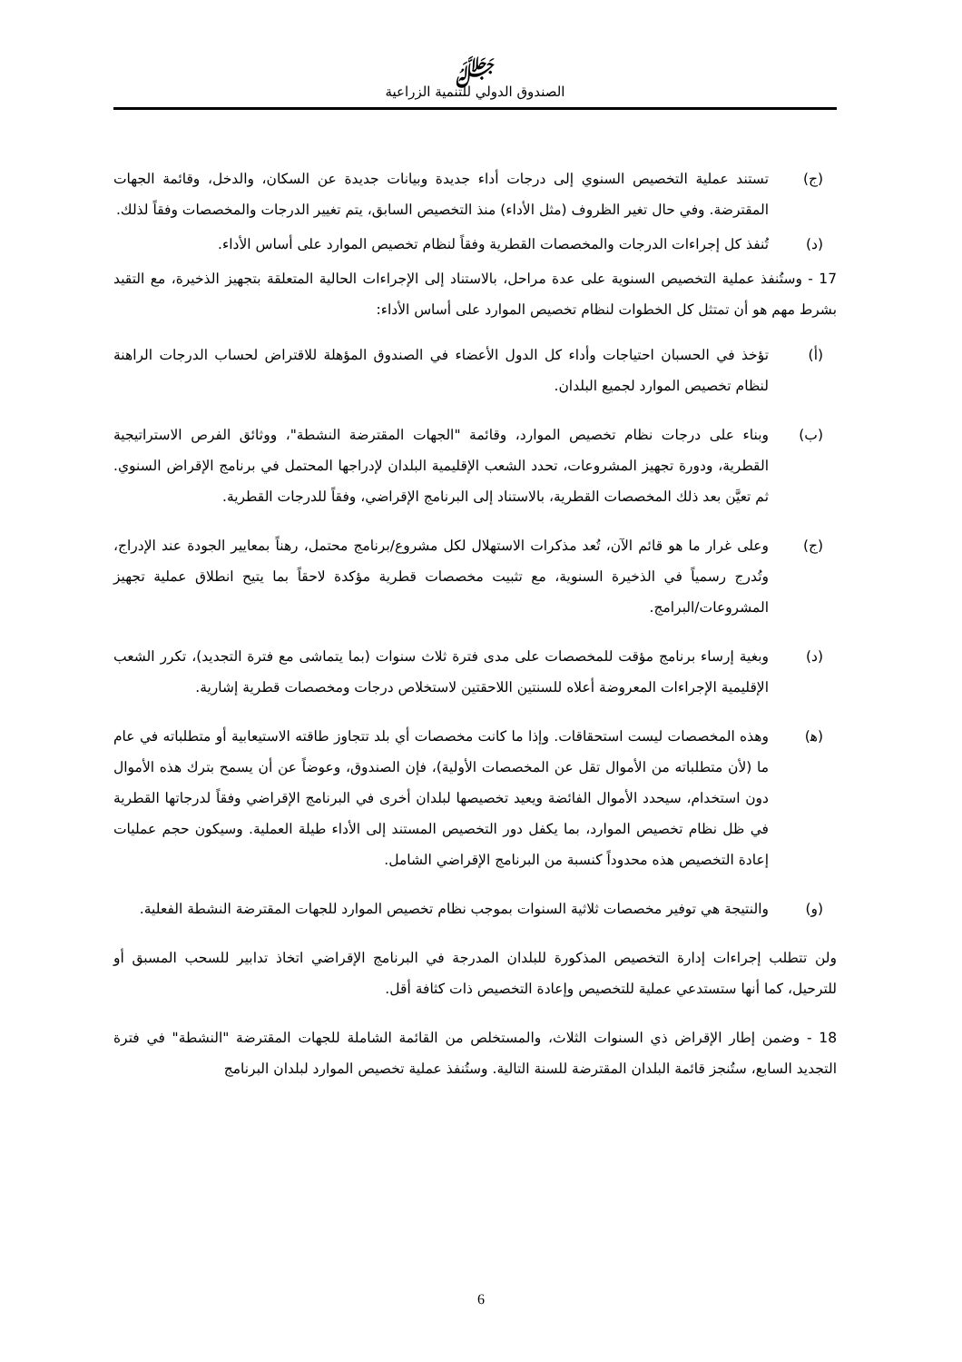ﷻ
الصندوق الدولي للتنمية الزراعية
(ج) تستند عملية التخصيص السنوي إلى درجات أداء جديدة وبيانات جديدة عن السكان، والدخل، وقائمة الجهات المقترضة. وفي حال تغير الظروف (مثل الأداء) منذ التخصيص السابق، يتم تغيير الدرجات والمخصصات وفقاً لذلك.
(د) تُنفذ كل إجراءات الدرجات والمخصصات القطرية وفقاً لنظام تخصيص الموارد على أساس الأداء.
17 - وستُنفذ عملية التخصيص السنوية على عدة مراحل، بالاستناد إلى الإجراءات الحالية المتعلقة بتجهيز الذخيرة، مع التقيد بشرط مهم هو أن تمتثل كل الخطوات لنظام تخصيص الموارد على أساس الأداء:
(أ) تؤخذ في الحسبان احتياجات وأداء كل الدول الأعضاء في الصندوق المؤهلة للاقتراض لحساب الدرجات الراهنة لنظام تخصيص الموارد لجميع البلدان.
(ب) وبناء على درجات نظام تخصيص الموارد، وقائمة "الجهات المقترضة النشطة"، ووثائق الفرص الاستراتيجية القطرية، ودورة تجهيز المشروعات، تحدد الشعب الإقليمية البلدان لإدراجها المحتمل في برنامج الإقراض السنوي. ثم تعيَّن بعد ذلك المخصصات القطرية، بالاستناد إلى البرنامج الإقراضي، وفقاً للدرجات القطرية.
(ج) وعلى غرار ما هو قائم الآن، تُعد مذكرات الاستهلال لكل مشروع/برنامج محتمل، رهناً بمعايير الجودة عند الإدراج، وتُدرج رسمياً في الذخيرة السنوية، مع تثبيت مخصصات قطرية مؤكدة لاحقاً بما يتيح انطلاق عملية تجهيز المشروعات/البرامج.
(د) وبغية إرساء برنامج مؤقت للمخصصات على مدى فترة ثلاث سنوات (بما يتماشى مع فترة التجديد)، تكرر الشعب الإقليمية الإجراءات المعروضة أعلاه للسنتين اللاحقتين لاستخلاص درجات ومخصصات قطرية إشارية.
(ﻫ) وهذه المخصصات ليست استحقاقات. وإذا ما كانت مخصصات أي بلد تتجاوز طاقته الاستيعابية أو متطلباته في عام ما (لأن متطلباته من الأموال تقل عن المخصصات الأولية)، فإن الصندوق، وعوضاً عن أن يسمح بترك هذه الأموال دون استخدام، سيحدد الأموال الفائضة ويعيد تخصيصها لبلدان أخرى في البرنامج الإقراضي وفقاً لدرجاتها القطرية في ظل نظام تخصيص الموارد، بما يكفل دور التخصيص المستند إلى الأداء طيلة العملية. وسيكون حجم عمليات إعادة التخصيص هذه محدوداً كنسبة من البرنامج الإقراضي الشامل.
(و) والنتيجة هي توفير مخصصات ثلاثية السنوات بموجب نظام تخصيص الموارد للجهات المقترضة النشطة الفعلية.
ولن تتطلب إجراءات إدارة التخصيص المذكورة للبلدان المدرجة في البرنامج الإقراضي اتخاذ تدابير للسحب المسبق أو للترحيل، كما أنها ستستدعي عملية للتخصيص وإعادة التخصيص ذات كثافة أقل.
18 - وضمن إطار الإقراض ذي السنوات الثلاث، والمستخلص من القائمة الشاملة للجهات المقترضة "النشطة" في فترة التجديد السابع، ستُنجز قائمة البلدان المقترضة للسنة التالية. وستُنفذ عملية تخصيص الموارد لبلدان البرنامج
6